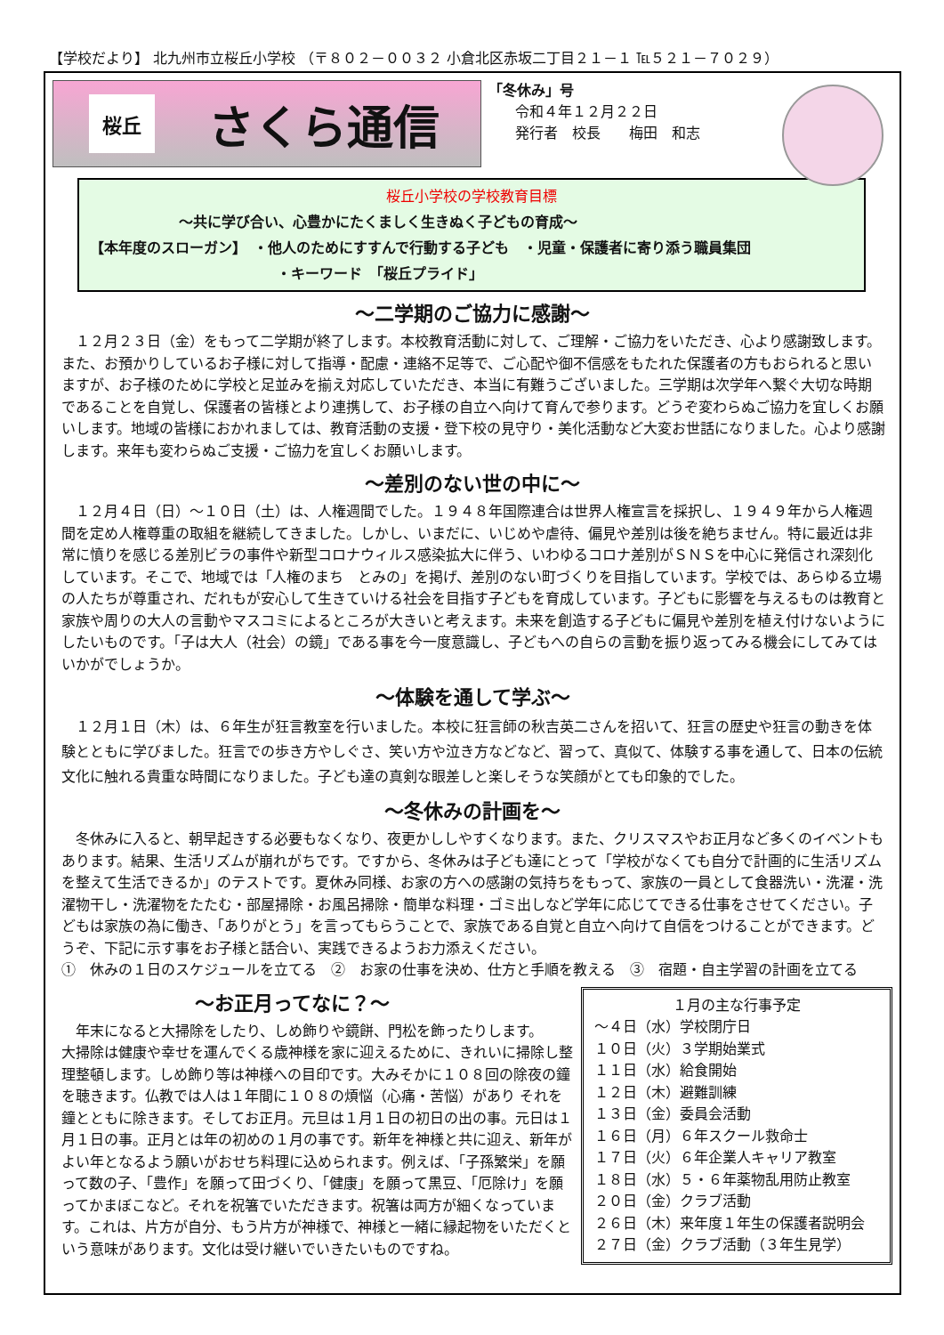【学校だより】 北九州市立桜丘小学校 （〒８０２－００３２ 小倉北区赤坂二丁目２１－１ ℡５２１－７０２９）
桜丘
さくら通信
「冬休み」号
令和４年１２月２２日
発行者　校長　　梅田　和志
桜丘小学校の学校教育目標
～共に学び合い、心豊かにたくましく生きぬく子どもの育成～
【本年度のスローガン】　・他人のためにすすんで行動する子ども　・児童・保護者に寄り添う職員集団
・キーワード　「桜丘プライド」
～二学期のご協力に感謝～
１２月２３日（金）をもって二学期が終了します。本校教育活動に対して、ご理解・ご協力をいただき、心より感謝致します。また、お預かりしているお子様に対して指導・配慮・連絡不足等で、ご心配や御不信感をもたれた保護者の方もおられると思いますが、お子様のために学校と足並みを揃え対応していただき、本当に有難うございました。三学期は次学年へ繋ぐ大切な時期であることを自覚し、保護者の皆様とより連携して、お子様の自立へ向けて育んで参ります。どうぞ変わらぬご協力を宜しくお願いします。地域の皆様におかれましては、教育活動の支援・登下校の見守り・美化活動など大変お世話になりました。心より感謝します。来年も変わらぬご支援・ご協力を宜しくお願いします。
～差別のない世の中に～
１２月４日（日）～１０日（土）は、人権週間でした。１９４８年国際連合は世界人権宣言を採択し、１９４９年から人権週間を定め人権尊重の取組を継続してきました。しかし、いまだに、いじめや虐待、偏見や差別は後を絶ちません。特に最近は非常に憤りを感じる差別ビラの事件や新型コロナウィルス感染拡大に伴う、いわゆるコロナ差別がＳＮＳを中心に発信され深刻化しています。そこで、地域では「人権のまち　とみの」を掲げ、差別のない町づくりを目指しています。学校では、あらゆる立場の人たちが尊重され、だれもが安心して生きていける社会を目指す子どもを育成しています。子どもに影響を与えるものは教育と家族や周りの大人の言動やマスコミによるところが大きいと考えます。未来を創造する子どもに偏見や差別を植え付けないようにしたいものです。「子は大人（社会）の鏡」である事を今一度意識し、子どもへの自らの言動を振り返ってみる機会にしてみてはいかがでしょうか。
～体験を通して学ぶ～
１２月１日（木）は、６年生が狂言教室を行いました。本校に狂言師の秋吉英二さんを招いて、狂言の歴史や狂言の動きを体験とともに学びました。狂言での歩き方やしぐさ、笑い方や泣き方などなど、習って、真似て、体験する事を通して、日本の伝統文化に触れる貴重な時間になりました。子ども達の真剣な眼差しと楽しそうな笑顔がとても印象的でした。
～冬休みの計画を～
冬休みに入ると、朝早起きする必要もなくなり、夜更かししやすくなります。また、クリスマスやお正月など多くのイベントもあります。結果、生活リズムが崩れがちです。ですから、冬休みは子ども達にとって「学校がなくても自分で計画的に生活リズムを整えて生活できるか」のテストです。夏休み同様、お家の方への感謝の気持ちをもって、家族の一員として食器洗い・洗濯・洗濯物干し・洗濯物をたたむ・部屋掃除・お風呂掃除・簡単な料理・ゴミ出しなど学年に応じてできる仕事をさせてください。子どもは家族の為に働き、「ありがとう」を言ってもらうことで、家族である自覚と自立へ向けて自信をつけることができます。どうぞ、下記に示す事をお子様と話合い、実践できるようお力添えください。
①　休みの１日のスケジュールを立てる　②　お家の仕事を決め、仕方と手順を教える　③　宿題・自主学習の計画を立てる
～お正月ってなに？～
年末になると大掃除をしたり、しめ飾りや鏡餅、門松を飾ったりします。
大掃除は健康や幸せを運んでくる歳神様を家に迎えるために、きれいに掃除し整理整頓します。しめ飾り等は神様への目印です。大みそかに１０８回の除夜の鐘を聴きます。仏教では人は１年間に１０８の煩悩（心痛・苦悩）があり それを鐘とともに除きます。そしてお正月。元旦は１月１日の初日の出の事。元日は１月１日の事。正月とは年の初めの１月の事です。新年を神様と共に迎え、新年がよい年となるよう願いがおせち料理に込められます。例えば、「子孫繁栄」を願って数の子、「豊作」を願って田づくり、「健康」を願って黒豆、「厄除け」を願ってかまぼこなど。それを祝箸でいただきます。祝箸は両方が細くなっています。これは、片方が自分、もう片方が神様で、神様と一緒に縁起物をいただくという意味があります。文化は受け継いでいきたいものですね。
１月の主な行事予定
～４日（水）学校閉庁日
１０日（火）３学期始業式
１１日（水）給食開始
１２日（木）避難訓練
１３日（金）委員会活動
１６日（月）６年スクール救命士
１７日（火）６年企業人キャリア教室
１８日（水）５・６年薬物乱用防止教室
２０日（金）クラブ活動
２６日（木）来年度１年生の保護者説明会
２７日（金）クラブ活動（３年生見学）